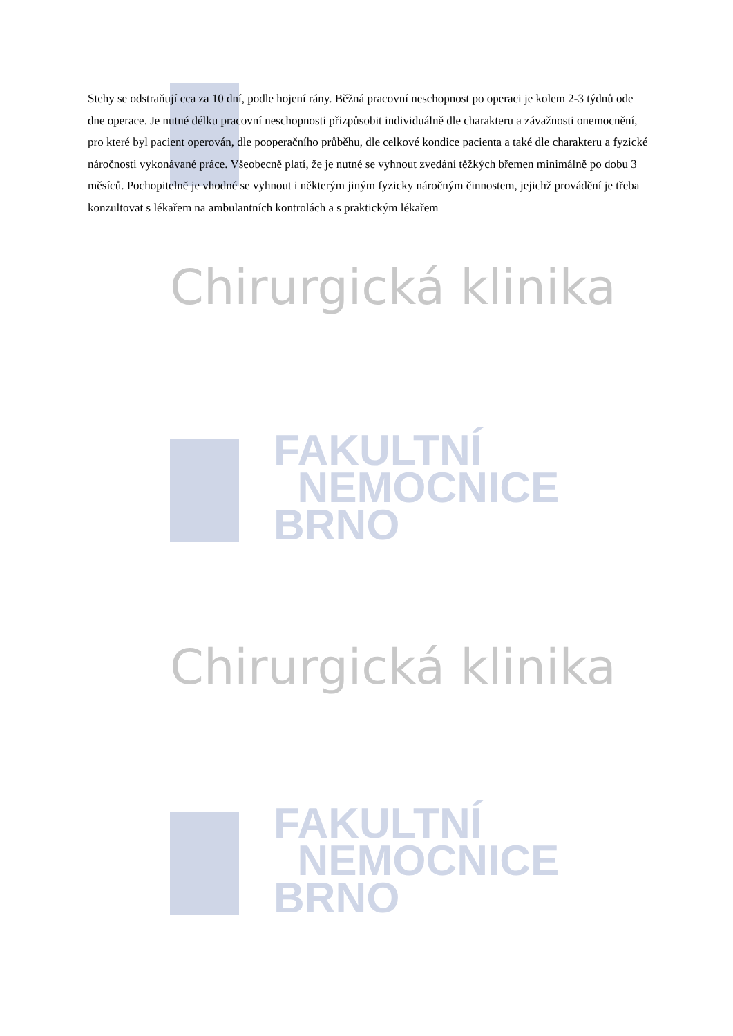Stehy se odstraňují cca za 10 dní, podle hojení rány. Běžná pracovní neschopnost po operaci je kolem 2-3 týdnů ode dne operace. Je nutné délku pracovní neschopnosti přizpůsobit individuálně dle charakteru a závažnosti onemocnění, pro které byl pacient operován, dle pooperačního průběhu, dle celkové kondice pacienta a také dle charakteru a fyzické náročnosti vykonávané práce. Všeobecně platí, že je nutné se vyhnout zvedání těžkých břemen minimálně po dobu 3 měsíců. Pochopitelně je vhodné se vyhnout i některým jiným fyzicky náročným činnostem, jejichž provádění je třeba konzultovat s lékařem na ambulantních kontrolách a s praktickým lékařem
Chirurgická klinika
FAKULTNÍ
NEMOCNICE
BRNO
Chirurgická klinika
FAKULTNÍ
NEMOCNICE
BRNO